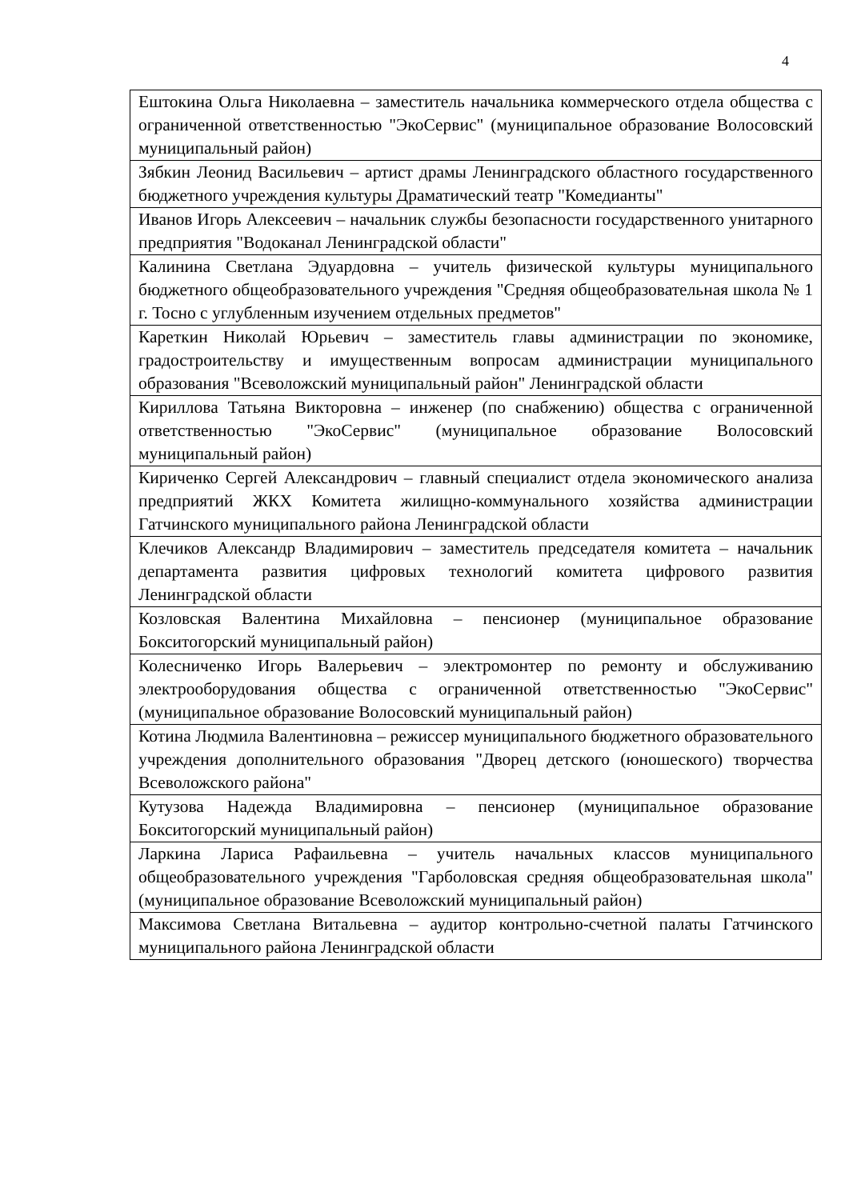4
| Ештокина Ольга Николаевна – заместитель начальника коммерческого отдела общества с ограниченной ответственностью "ЭкоСервис" (муниципальное образование Волосовский муниципальный район) |
| Зябкин Леонид Васильевич – артист драмы Ленинградского областного государственного бюджетного учреждения культуры Драматический театр "Комедианты" |
| Иванов Игорь Алексеевич – начальник службы безопасности государственного унитарного предприятия "Водоканал Ленинградской области" |
| Калинина Светлана Эдуардовна – учитель физической культуры муниципального бюджетного общеобразовательного учреждения "Средняя общеобразовательная школа № 1 г. Тосно с углубленным изучением отдельных предметов" |
| Кареткин Николай Юрьевич – заместитель главы администрации по экономике, градостроительству и имущественным вопросам администрации муниципального образования "Всеволожский муниципальный район" Ленинградской области |
| Кириллова Татьяна Викторовна – инженер (по снабжению) общества с ограниченной ответственностью "ЭкоСервис" (муниципальное образование Волосовский муниципальный район) |
| Кириченко Сергей Александрович – главный специалист отдела экономического анализа предприятий ЖКХ Комитета жилищно-коммунального хозяйства администрации Гатчинского муниципального района Ленинградской области |
| Клечиков Александр Владимирович – заместитель председателя комитета – начальник департамента развития цифровых технологий комитета цифрового развития Ленинградской области |
| Козловская Валентина Михайловна – пенсионер (муниципальное образование Бокситогорский муниципальный район) |
| Колесниченко Игорь Валерьевич – электромонтер по ремонту и обслуживанию электрооборудования общества с ограниченной ответственностью "ЭкоСервис" (муниципальное образование Волосовский муниципальный район) |
| Котина Людмила Валентиновна – режиссер муниципального бюджетного образовательного учреждения дополнительного образования "Дворец детского (юношеского) творчества Всеволожского района" |
| Кутузова Надежда Владимировна – пенсионер (муниципальное образование Бокситогорский муниципальный район) |
| Ларкина Лариса Рафаильевна – учитель начальных классов муниципального общеобразовательного учреждения "Гарболовская средняя общеобразовательная школа" (муниципальное образование Всеволожский муниципальный район) |
| Максимова Светлана Витальевна – аудитор контрольно-счетной палаты Гатчинского муниципального района Ленинградской области |